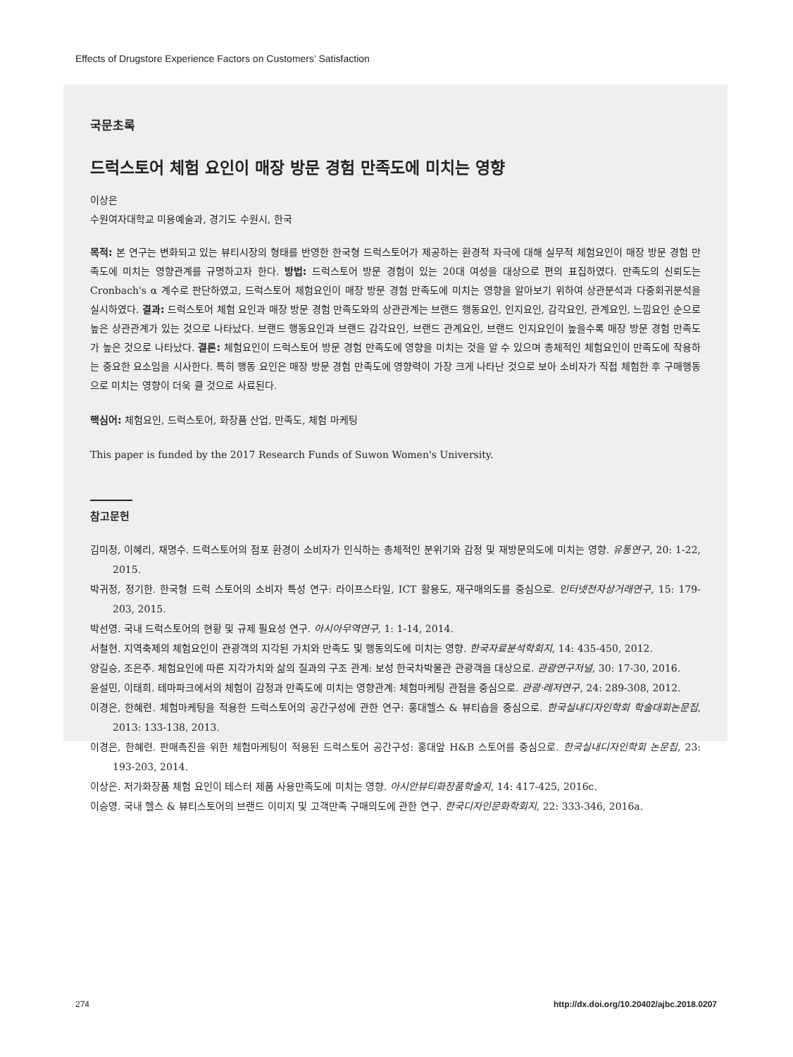Effects of Drugstore Experience Factors on Customers’ Satisfaction
국문초록
드럭스토어 체험 요인이 매장 방문 경험 만족도에 미치는 영향
이상은
수원여자대학교 미용예술과, 경기도 수원시, 한국
목적: 본 연구는 변화되고 있는 뷰티시장의 형태를 반영한 한국형 드럭스토어가 제공하는 환경적 자극에 대해 실무적 체험요인이 매장 방문 경험 만족도에 미치는 영향관계를 규명하고자 한다. 방법: 드럭스토어 방문 경험이 있는 20대 여성을 대상으로 편의 표집하였다. 만족도의 신뢰도는 Cronbach's α 계수로 판단하였고, 드럭스토어 체험요인이 매장 방문 경험 만족도에 미치는 영향을 알아보기 위하여 상관분석과 다중회귀분석을 실시하였다. 결과: 드럭스토어 체험 요인과 매장 방문 경험 만족도와의 상관관계는 브랜드 행동요인, 인지요인, 감각요인, 관계요인, 느낌요인 순으로 높은 상관관계가 있는 것으로 나타났다. 브랜드 행동요인과 브랜드 감각요인, 브랜드 관계요인, 브랜드 인지요인이 높을수록 매장 방문 경험 만족도가 높은 것으로 나타났다. 결론: 체험요인이 드럭스토어 방문 경험 만족도에 영향을 미치는 것을 알 수 있으며 총체적인 체험요인이 만족도에 작용하는 중요한 요소임을 시사한다. 특히 행동 요인은 매장 방문 경험 만족도에 영향력이 가장 크게 나타난 것으로 보아 소비자가 직접 체험한 후 구매행동으로 미치는 영향이 더욱 클 것으로 사료된다.
핵심어: 체험요인, 드럭스토어, 화장품 산업, 만족도, 체험 마케팅
This paper is funded by the 2017 Research Funds of Suwon Women's University.
참고문헌
김미정, 이혜리, 채명수. 드럭스토어의 점포 환경이 소비자가 인식하는 총체적인 분위기와 감정 및 재방문의도에 미치는 영향. 유통연구, 20: 1-22, 2015.
박귀정, 정기한. 한국형 드럭 스토어의 소비자 특성 연구: 라이프스타일, ICT 활용도, 재구매의도를 중심으로. 인터넷전자상거래연구, 15: 179-203, 2015.
박선영. 국내 드럭스토어의 현황 및 규제 필요성 연구. 아시아무역연구, 1: 1-14, 2014.
서철현. 지역축제의 체험요인이 관광객의 지각된 가치와 만족도 및 행동의도에 미치는 영향. 한국자료분석학회지, 14: 435-450, 2012.
양길승, 조은주. 체험요인에 따른 지각가치와 삶의 질과의 구조 관계: 보성 한국차박물관 관광객을 대상으로. 관광연구저널, 30: 17-30, 2016.
윤설민, 이태희. 테마파크에서의 체험이 감정과 만족도에 미치는 영향관계: 체험마케팅 관점을 중심으로. 관광·레저연구, 24: 289-308, 2012.
이경은, 한혜련. 체험마케팅을 적용한 드럭스토어의 공간구성에 관한 연구: 홍대헬스 & 뷰티숍을 중심으로. 한국실내디자인학회 학술대회논문집, 2013: 133-138, 2013.
이경은, 한혜련. 판매촉진을 위한 체험마케팅이 적용된 드럭스토어 공간구성: 홍대앞 H&B 스토어를 중심으로. 한국실내디자인학회 논문집, 23: 193-203, 2014.
이상은. 저가화장품 체험 요인이 테스터 제품 사용만족도에 미치는 영향. 아시안뷰티화장품학술지, 14: 417-425, 2016c.
이승영. 국내 헬스 & 뷰티스토어의 브랜드 이미지 및 고객만족 구매의도에 관한 연구. 한국디자인문화학회지, 22: 333-346, 2016a.
274
http://dx.doi.org/10.20402/ajbc.2018.0207